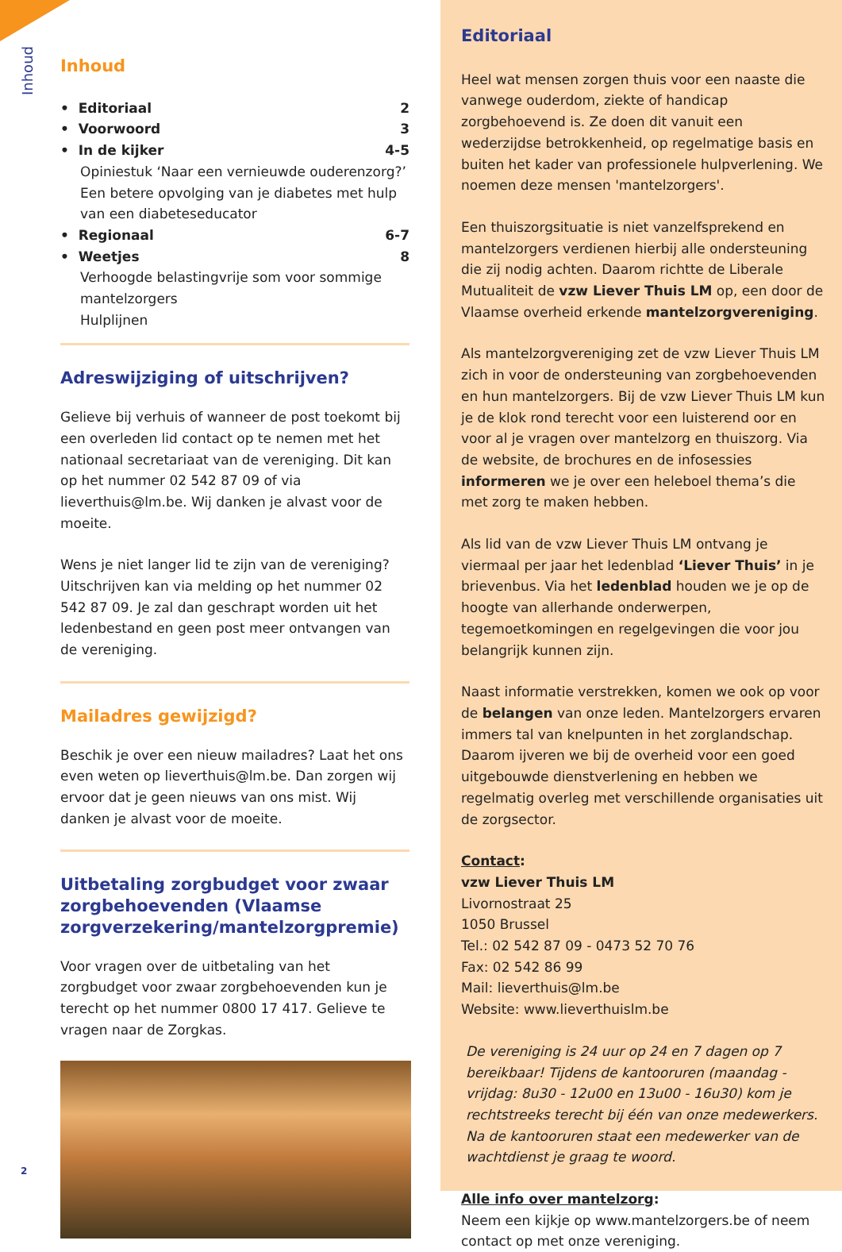Inhoud
Inhoud
• Editoriaal 2
• Voorwoord 3
• In de kijker 4-5
Opiniestuk ‘Naar een vernieuwde ouderenzorg?’
Een betere opvolging van je diabetes met hulp van een diabeteseducator
• Regionaal 6-7
• Weetjes 8
Verhoogde belastingvrije som voor sommige mantelzorgers
Hulplijnen
Adreswijziging of uitschrijven?
Gelieve bij verhuis of wanneer de post toekomt bij een overleden lid contact op te nemen met het nationaal secretariaat van de vereniging. Dit kan op het nummer 02 542 87 09 of via lieverthuis@lm.be. Wij danken je alvast voor de moeite.
Wens je niet langer lid te zijn van de vereniging? Uitschrijven kan via melding op het nummer 02 542 87 09. Je zal dan geschrapt worden uit het ledenbestand en geen post meer ontvangen van de vereniging.
Mailadres gewijzigd?
Beschik je over een nieuw mailadres? Laat het ons even weten op lieverthuis@lm.be. Dan zorgen wij ervoor dat je geen nieuws van ons mist. Wij danken je alvast voor de moeite.
Uitbetaling zorgbudget voor zwaar zorgbehoevenden (Vlaamse zorgverzekering/mantelzorgpremie)
Voor vragen over de uitbetaling van het zorgbudget voor zwaar zorgbehoevenden kun je terecht op het nummer 0800 17 417. Gelieve te vragen naar de Zorgkas.
2
Editoriaal
Heel wat mensen zorgen thuis voor een naaste die vanwege ouderdom, ziekte of handicap zorgbehoevend is. Ze doen dit vanuit een wederzijdse betrokkenheid, op regelmatige basis en buiten het kader van professionele hulpverlening. We noemen deze mensen 'mantelzorgers'.
Een thuiszorgsituatie is niet vanzelfsprekend en mantelzorgers verdienen hierbij alle ondersteuning die zij nodig achten. Daarom richtte de Liberale Mutualiteit de vzw Liever Thuis LM op, een door de Vlaamse overheid erkende mantelzorgvereniging.
Als mantelzorgvereniging zet de vzw Liever Thuis LM zich in voor de ondersteuning van zorgbehoevenden en hun mantelzorgers. Bij de vzw Liever Thuis LM kun je de klok rond terecht voor een luisterend oor en voor al je vragen over mantelzorg en thuiszorg. Via de website, de brochures en de infosessies informeren we je over een heleboel thema’s die met zorg te maken hebben.
Als lid van de vzw Liever Thuis LM ontvang je viermaal per jaar het ledenblad ‘Liever Thuis’ in je brievenbus. Via het ledenblad houden we je op de hoogte van allerhande onderwerpen, tegemoetkomingen en regelgevingen die voor jou belangrijk kunnen zijn.
Naast informatie verstrekken, komen we ook op voor de belangen van onze leden. Mantelzorgers ervaren immers tal van knelpunten in het zorglandschap. Daarom ijveren we bij de overheid voor een goed uitgebouwde dienstverlening en hebben we regelmatig overleg met verschillende organisaties uit de zorgsector.
Contact:
vzw Liever Thuis LM
Livornostraat 25
1050 Brussel
Tel.: 02 542 87 09 - 0473 52 70 76
Fax: 02 542 86 99
Mail: lieverthuis@lm.be
Website: www.lieverthuislm.be
De vereniging is 24 uur op 24 en 7 dagen op 7 bereikbaar! Tijdens de kantooruren (maandag - vrijdag: 8u30 - 12u00 en 13u00 - 16u30) kom je rechtstreeks terecht bij één van onze medewerkers. Na de kantooruren staat een medewerker van de wachtdienst je graag te woord.
Alle info over mantelzorg:
Neem een kijkje op www.mantelzorgers.be of neem contact op met onze vereniging.